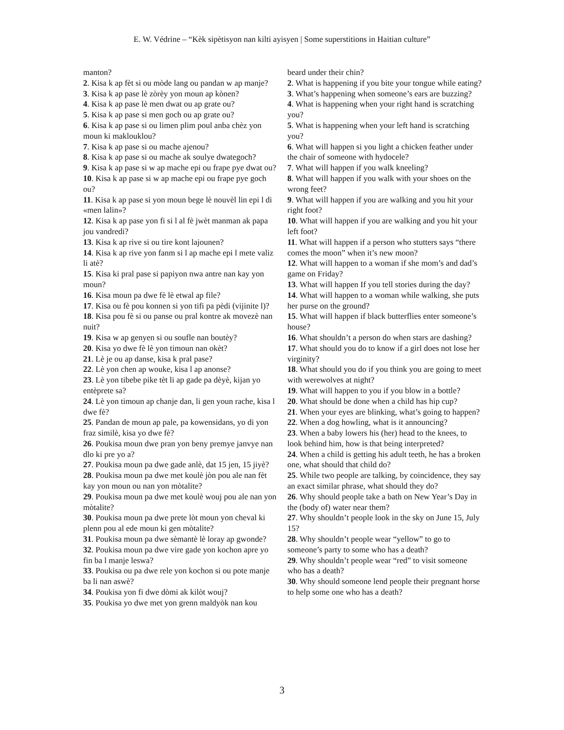E. W. Védrine – “Kèk sipètisyon nan kilti ayisyen | Some superstitions in Haitian culture”
manton?
2. Kisa k ap fèt si ou mòde lang ou pandan w ap manje?
3. Kisa k ap pase lè zòrèy yon moun ap kònen?
4. Kisa k ap pase lè men dwat ou ap grate ou?
5. Kisa k ap pase si men goch ou ap grate ou?
6. Kisa k ap pase si ou limen plim poul anba chèz yon moun ki maklouklou?
7. Kisa k ap pase si ou mache ajenou?
8. Kisa k ap pase si ou mache ak soulye dwategoch?
9. Kisa k ap pase si w ap mache epi ou frape pye dwat ou?
10. Kisa k ap pase si w ap mache epi ou frape pye goch ou?
11. Kisa k ap pase si yon moun bege lè nouvèl lin epi l di «men lalin»?
12. Kisa k ap pase yon fi si l al fè jwèt manman ak papa jou vandredi?
13. Kisa k ap rive si ou tire kont lajounen?
14. Kisa k ap rive yon fanm si l ap mache epi l mete valiz li atè?
15. Kisa ki pral pase si papiyon nwa antre nan kay yon moun?
16. Kisa moun pa dwe fè lè etwal ap file?
17. Kisa ou fè pou konnen si yon tifi pa pèdi (vijinite l)?
18. Kisa pou fè si ou panse ou pral kontre ak movezè nan nuit?
19. Kisa w ap genyen si ou soufle nan boutèy?
20. Kisa yo dwe fè lè yon timoun nan okèt?
21. Lè je ou ap danse, kisa k pral pase?
22. Lè yon chen ap wouke, kisa l ap anonse?
23. Lè yon tibebe pike tèt li ap gade pa dèyè, kijan yo entèprete sa?
24. Lè yon timoun ap chanje dan, li gen youn rache, kisa l dwe fè?
25. Pandan de moun ap pale, pa kowensidans, yo di yon fraz similè, kisa yo dwe fè?
26. Poukisa moun dwe pran yon beny premye janvye nan dlo ki pre yo a?
27. Poukisa moun pa dwe gade anlè, dat 15 jen, 15 jiyè?
28. Poukisa moun pa dwe met koulè jòn pou ale nan fèt kay yon moun ou nan yon mòtalite?
29. Poukisa moun pa dwe met koulè wouj pou ale nan yon mòtalite?
30. Poukisa moun pa dwe prete lòt moun yon cheval ki plenn pou al ede moun ki gen mòtalite?
31. Poukisa moun pa dwe sèmantè lè loray ap gwonde?
32. Poukisa moun pa dwe vire gade yon kochon apre yo fin ba l manje leswa?
33. Poukisa ou pa dwe rele yon kochon si ou pote manje ba li nan aswè?
34. Poukisa yon fi dwe dòmi ak kilòt wouj?
35. Poukisa yo dwe met yon grenn maldyòk nan kou
beard under their chin?
2. What is happening if you bite your tongue while eating?
3. What’s happening when someone’s ears are buzzing?
4. What is happening when your right hand is scratching you?
5. What is happening when your left hand is scratching you?
6. What will happen si you light a chicken feather under the chair of someone with hydocele?
7. What will happen if you walk kneeling?
8. What will happen if you walk with your shoes on the wrong feet?
9. What will happen if you are walking and you hit your right foot?
10. What will happen if you are walking and you hit your left foot?
11. What will happen if a person who stutters says “there comes the moon” when it’s new moon?
12. What will happen to a woman if she mom’s and dad’s game on Friday?
13. What will happen If you tell stories during the day?
14. What will happen to a woman while walking, she puts her purse on the ground?
15. What will happen if black butterflies enter someone’s house?
16. What shouldn’t a person do when stars are dashing?
17. What should you do to know if a girl does not lose her virginity?
18. What should you do if you think you are going to meet with werewolves at night?
19. What will happen to you if you blow in a bottle?
20. What should be done when a child has hip cup?
21. When your eyes are blinking, what’s going to happen?
22. When a dog howling, what is it announcing?
23. When a baby lowers his (her) head to the knees, to look behind him, how is that being interpreted?
24. When a child is getting his adult teeth, he has a broken one, what should that child do?
25. While two people are talking, by coincidence, they say an exact similar phrase, what should they do?
26. Why should people take a bath on New Year’s Day in the (body of) water near them?
27. Why shouldn’t people look in the sky on June 15, July 15?
28. Why shouldn’t people wear “yellow” to go to someone’s party to some who has a death?
29. Why shouldn’t people wear “red” to visit someone who has a death?
30. Why should someone lend people their pregnant horse to help some one who has a death?
3